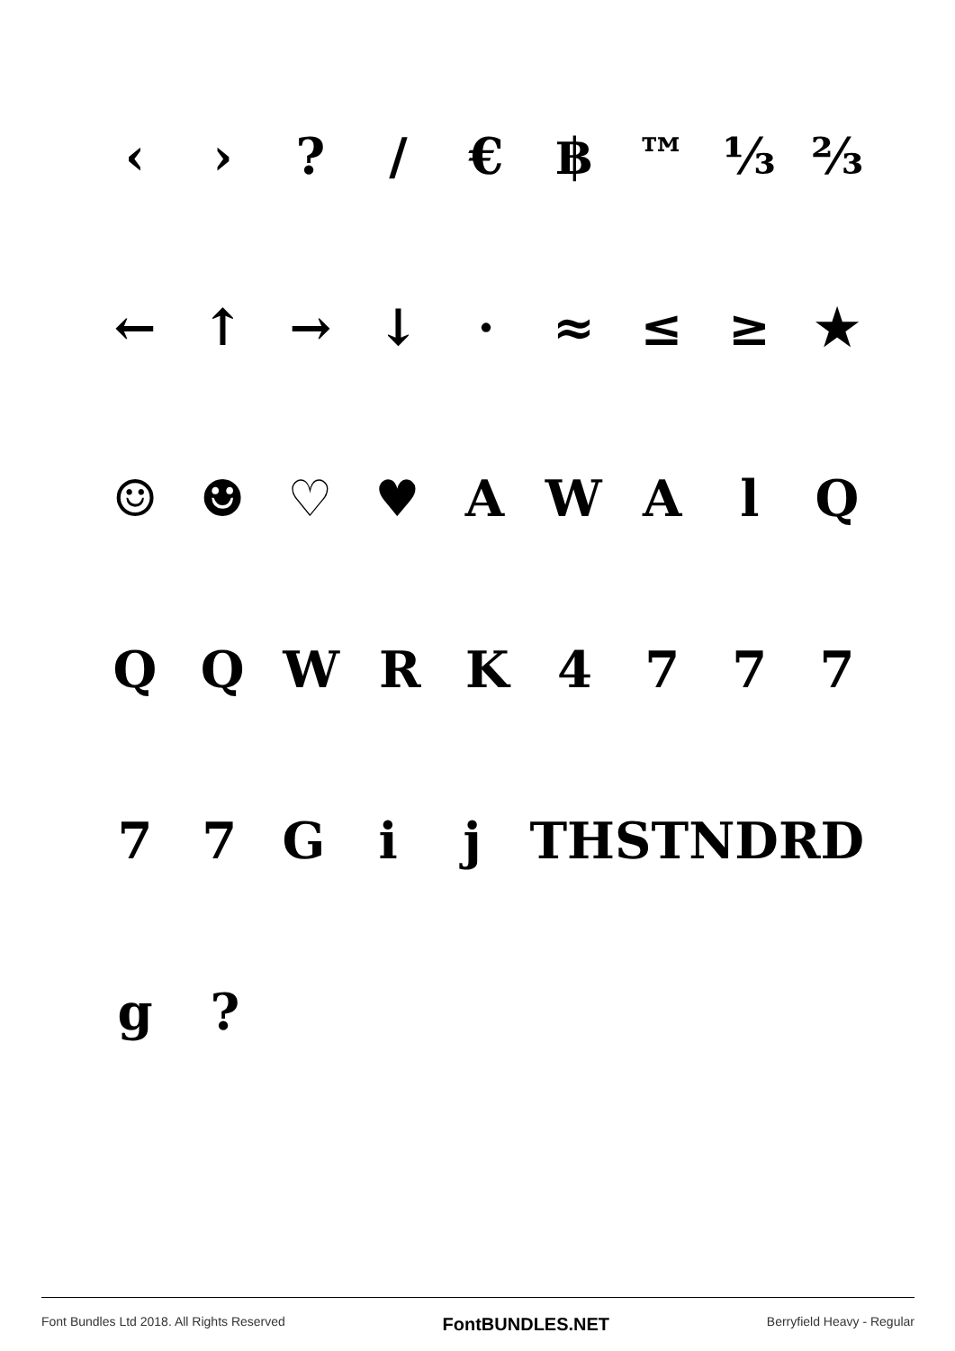‹ › ? / € ฿ ™ ⅓ ⅔
← ↑ → ↓ · ≈ ≤ ≥ ★
☺ ☻ ♡ ♥ A W A l Q
Q Q W R K 4 7 7 7
7 7 G i j THSTNDRD
g ?
Font Bundles Ltd 2018. All Rights Reserved FontBUNDLES.NET Berryfield Heavy - Regular